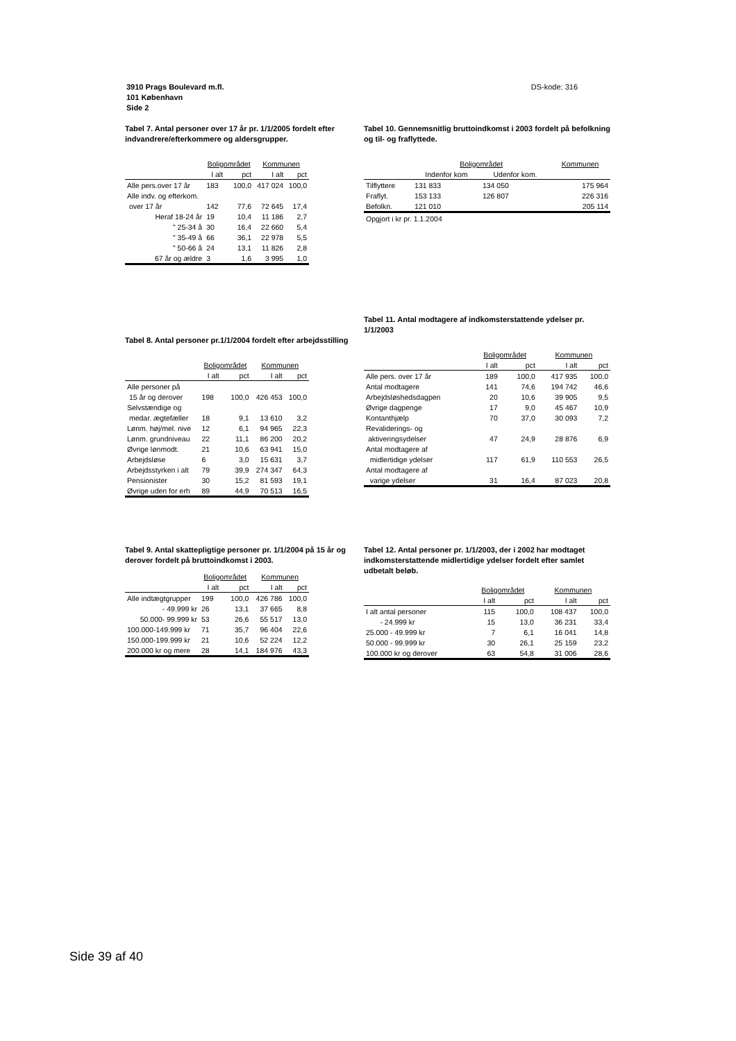DS-kode: 316 3910 Prags Boulevard m.fl.
101 København
Side 2
Tabel 7. Antal personer over 17 år pr. 1/1/2005 fordelt efter indvandrere/efterkommere og aldersgrupper.
| | Boligområdet | | Kommunen | |
| --- | --- | --- | --- | --- |
| | I alt | pct | I alt | pct |
| Alle pers.over 17 år | 183 | 100,0 | 417 024 | 100,0 |
| Alle indv. og efterkom. | | | | |
| over 17 år | 142 | 77,6 | 72 645 | 17,4 |
| Heraf 18-24 år | 19 | 10,4 | 11 186 | 2,7 |
| " 25-34 å | 30 | 16,4 | 22 660 | 5,4 |
| " 35-49 å | 66 | 36,1 | 22 978 | 5,5 |
| " 50-66 å | 24 | 13,1 | 11 826 | 2,8 |
| 67 år og ældre | 3 | 1,6 | 3 995 | 1,0 |
Tabel 10. Gennemsnitlig bruttoindkomst i 2003 fordelt på befolkning og til- og fraflyttede.
| | Boligområdet | | Kommunen |
| --- | --- | --- | --- |
| | Indenfor kom | Udenfor kom. | |
| Tilflyttere | 131 833 | 134 050 | 175 964 |
| Fraflyt. | 153 133 | 126 807 | 226 316 |
| Befolkn. | 121 010 | | 205 114 |
| Opgjort i kr pr. 1.1.2004 | | | |
Tabel 8. Antal personer pr.1/1/2004 fordelt efter arbejdsstilling
| | Boligområdet | | Kommunen | |
| --- | --- | --- | --- | --- |
| | I alt | pct | I alt | pct |
| Alle personer på | | | | |
| 15 år og derover | 198 | 100,0 | 426 453 | 100,0 |
| Selvstændige og | | | | |
| medar. ægtefæller | 18 | 9,1 | 13 610 | 3,2 |
| Lønm. høj/mel. nive | 12 | 6,1 | 94 965 | 22,3 |
| Lønm. grundniveau | 22 | 11,1 | 86 200 | 20,2 |
| Øvrige lønmodt. | 21 | 10,6 | 63 941 | 15,0 |
| Arbejdsløse | 6 | 3,0 | 15 631 | 3,7 |
| Arbejdsstyrken i alt | 79 | 39,9 | 274 347 | 64,3 |
| Pensionister | 30 | 15,2 | 81 593 | 19,1 |
| Øvrige uden for erh | 89 | 44,9 | 70 513 | 16,5 |
Tabel 11. Antal modtagere af indkomsterstattende ydelser pr. 1/1/2003
| | Boligområdet | | Kommunen | |
| --- | --- | --- | --- | --- |
| | I alt | pct | I alt | pct |
| Alle pers. over 17 år | 189 | 100,0 | 417 935 | 100,0 |
| Antal modtagere | 141 | 74,6 | 194 742 | 46,6 |
| Arbejdsløshedsdagpen | 20 | 10,6 | 39 905 | 9,5 |
| Øvrige dagpenge | 17 | 9,0 | 45 467 | 10,9 |
| Kontanthjælp | 70 | 37,0 | 30 093 | 7,2 |
| Revaliderings- og | | | | |
| aktiveringsydelser | 47 | 24,9 | 28 876 | 6,9 |
| Antal modtagere af | | | | |
| midlertidige ydelser | 117 | 61,9 | 110 553 | 26,5 |
| Antal modtagere af | | | | |
| varige ydelser | 31 | 16,4 | 87 023 | 20,8 |
Tabel 9. Antal skattepligtige personer pr. 1/1/2004 på 15 år og derover fordelt på bruttoindkomst i 2003.
| | Boligområdet | | Kommunen | |
| --- | --- | --- | --- | --- |
| | I alt | pct | I alt | pct |
| Alle indtægtgrupper | 199 | 100,0 | 426 786 | 100,0 |
| - 49.999 kr | 26 | 13,1 | 37 665 | 8,8 |
| 50.000- 99.999 kr | 53 | 26,6 | 55 517 | 13,0 |
| 100.000-149.999 kr | 71 | 35,7 | 96 404 | 22,6 |
| 150.000-199.999 kr | 21 | 10,6 | 52 224 | 12,2 |
| 200.000 kr og mere | 28 | 14,1 | 184 976 | 43,3 |
Tabel 12. Antal personer pr. 1/1/2003, der i 2002 har modtaget indkomsterstattende midlertidige ydelser fordelt efter samlet udbetalt beløb.
| | Boligområdet | | Kommunen | |
| --- | --- | --- | --- | --- |
| | I alt | pct | I alt | pct |
| I alt antal personer | 115 | 100,0 | 108 437 | 100,0 |
| - 24.999 kr | 15 | 13,0 | 36 231 | 33,4 |
| 25.000 - 49.999 kr | 7 | 6,1 | 16 041 | 14,8 |
| 50.000 - 99.999 kr | 30 | 26,1 | 25 159 | 23,2 |
| 100.000 kr og derover | 63 | 54,8 | 31 006 | 28,6 |
Side 39 af 40